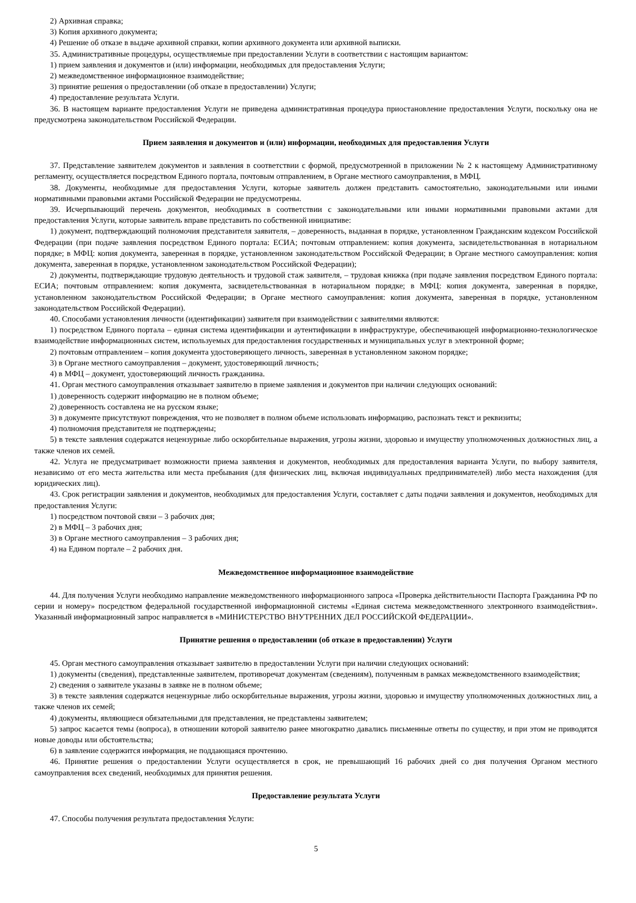2) Архивная справка;
3) Копия архивного документа;
4) Решение об отказе в выдаче архивной справки, копии архивного документа или архивной выписки.
35. Административные процедуры, осуществляемые при предоставлении Услуги в соответствии с настоящим вариантом:
1) прием заявления и документов и (или) информации, необходимых для предоставления Услуги;
2) межведомственное информационное взаимодействие;
3) принятие решения о предоставлении (об отказе в предоставлении) Услуги;
4) предоставление результата Услуги.
36. В настоящем варианте предоставления Услуги не приведена административная процедура приостановление предоставления Услуги, поскольку она не предусмотрена законодательством Российской Федерации.
Прием заявления и документов и (или) информации, необходимых для предоставления Услуги
37. Представление заявителем документов и заявления в соответствии с формой, предусмотренной в приложении № 2 к настоящему Административному регламенту, осуществляется посредством Единого портала, почтовым отправлением, в Органе местного самоуправления, в МФЦ.
38. Документы, необходимые для предоставления Услуги, которые заявитель должен представить самостоятельно, законодательными или иными нормативными правовыми актами Российской Федерации не предусмотрены.
39. Исчерпывающий перечень документов, необходимых в соответствии с законодательными или иными нормативными правовыми актами для предоставления Услуги, которые заявитель вправе представить по собственной инициативе:
1) документ, подтверждающий полномочия представителя заявителя, – доверенность, выданная в порядке, установленном Гражданским кодексом Российской Федерации (при подаче заявления посредством Единого портала: ЕСИА; почтовым отправлением: копия документа, засвидетельствованная в нотариальном порядке; в МФЦ: копия документа, заверенная в порядке, установленном законодательством Российской Федерации; в Органе местного самоуправления: копия документа, заверенная в порядке, установленном законодательством Российской Федерации);
2) документы, подтверждающие трудовую деятельность и трудовой стаж заявителя, – трудовая книжка (при подаче заявления посредством Единого портала: ЕСИА; почтовым отправлением: копия документа, засвидетельствованная в нотариальном порядке; в МФЦ: копия документа, заверенная в порядке, установленном законодательством Российской Федерации; в Органе местного самоуправления: копия документа, заверенная в порядке, установленном законодательством Российской Федерации).
40. Способами установления личности (идентификации) заявителя при взаимодействии с заявителями являются:
1) посредством Единого портала – единая система идентификации и аутентификации в инфраструктуре, обеспечивающей информационно-технологическое взаимодействие информационных систем, используемых для предоставления государственных и муниципальных услуг в электронной форме;
2) почтовым отправлением – копия документа удостоверяющего личность, заверенная в установленном законом порядке;
3) в Органе местного самоуправления – документ, удостоверяющий личность;
4) в МФЦ – документ, удостоверяющий личность гражданина.
41. Орган местного самоуправления отказывает заявителю в приеме заявления и документов при наличии следующих оснований:
1) доверенность содержит информацию не в полном объеме;
2) доверенность составлена не на русском языке;
3) в документе присутствуют повреждения, что не позволяет в полном объеме использовать информацию, распознать текст и реквизиты;
4) полномочия представителя не подтверждены;
5) в тексте заявления содержатся нецензурные либо оскорбительные выражения, угрозы жизни, здоровью и имуществу уполномоченных должностных лиц, а также членов их семей.
42. Услуга не предусматривает возможности приема заявления и документов, необходимых для предоставления варианта Услуги, по выбору заявителя, независимо от его места жительства или места пребывания (для физических лиц, включая индивидуальных предпринимателей) либо места нахождения (для юридических лиц).
43. Срок регистрации заявления и документов, необходимых для предоставления Услуги, составляет с даты подачи заявления и документов, необходимых для предоставления Услуги:
1) посредством почтовой связи – 3 рабочих дня;
2) в МФЦ – 3 рабочих дня;
3) в Органе местного самоуправления – 3 рабочих дня;
4) на Едином портале – 2 рабочих дня.
Межведомственное информационное взаимодействие
44. Для получения Услуги необходимо направление межведомственного информационного запроса «Проверка действительности Паспорта Гражданина РФ по серии и номеру» посредством федеральной государственной информационной системы «Единая система межведомственного электронного взаимодействия». Указанный информационный запрос направляется в «МИНИСТЕРСТВО ВНУТРЕННИХ ДЕЛ РОССИЙСКОЙ ФЕДЕРАЦИИ».
Принятие решения о предоставлении (об отказе в предоставлении) Услуги
45. Орган местного самоуправления отказывает заявителю в предоставлении Услуги при наличии следующих оснований:
1) документы (сведения), представленные заявителем, противоречат документам (сведениям), полученным в рамках межведомственного взаимодействия;
2) сведения о заявителе указаны в заявке не в полном объеме;
3) в тексте заявления содержатся нецензурные либо оскорбительные выражения, угрозы жизни, здоровью и имуществу уполномоченных должностных лиц, а также членов их семей;
4) документы, являющиеся обязательными для представления, не представлены заявителем;
5) запрос касается темы (вопроса), в отношении которой заявителю ранее многократно давались письменные ответы по существу, и при этом не приводятся новые доводы или обстоятельства;
6) в заявление содержится информация, не поддающаяся прочтению.
46. Принятие решения о предоставлении Услуги осуществляется в срок, не превышающий 16 рабочих дней со дня получения Органом местного самоуправления всех сведений, необходимых для принятия решения.
Предоставление результата Услуги
47. Способы получения результата предоставления Услуги:
5